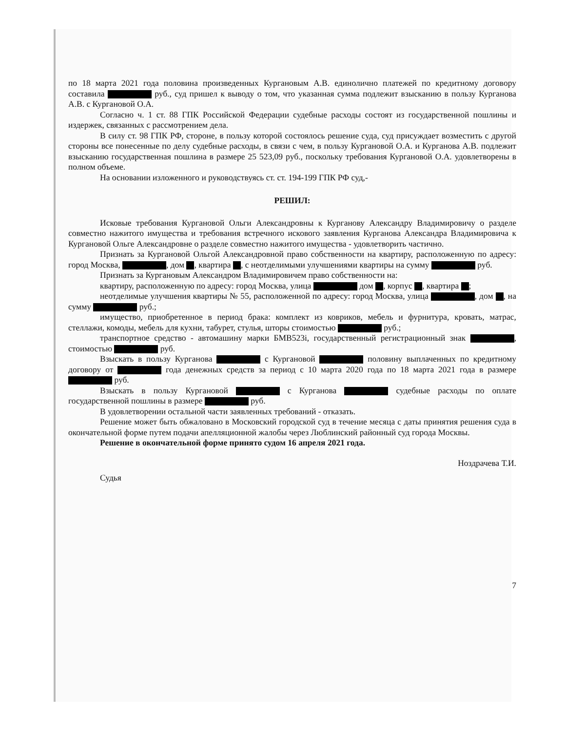по 18 марта 2021 года половина произведенных Кургановым А.В. единолично платежей по кредитному договору составила руб., суд пришел к выводу о том, что указанная сумма подлежит взысканию в пользу Курганова А.В. с Кургановой О.А.
Согласно ч. 1 ст. 88 ГПК Российской Федерации судебные расходы состоят из государственной пошлины и издержек, связанных с рассмотрением дела.
В силу ст. 98 ГПК РФ, стороне, в пользу которой состоялось решение суда, суд присуждает возместить с другой стороны все понесенные по делу судебные расходы, в связи с чем, в пользу Кургановой О.А. и Курганова А.В. подлежит взысканию государственная пошлина в размере 25 523,09 руб., поскольку требования Кургановой О.А. удовлетворены в полном объеме.
На основании изложенного и руководствуясь ст. ст. 194-199 ГПК РФ суд,-
РЕШИЛ:
Исковые требования Кургановой Ольги Александровны к Курганову Александру Владимировичу о разделе совместно нажитого имущества и требования встречного искового заявления Курганова Александра Владимировича к Кургановой Ольге Александровне о разделе совместно нажитого имущества - удовлетворить частично.
Признать за Кургановой Ольгой Александровной право собственности на квартиру, расположенную по адресу: город Москва, , дом , квартира , с неотделимыми улучшениями квартиры на сумму руб.
Признать за Кургановым Александром Владимировичем право собственности на:
квартиру, расположенную по адресу: город Москва, улица дом , корпус , квартира ;
неотделимые улучшения квартиры № 55, расположенной по адресу: город Москва, улица , дом , на сумму руб.;
имущество, приобретенное в период брака: комплект из ковриков, мебель и фурнитура, кровать, матрас, стеллажи, комоды, мебель для кухни, табурет, стулья, шторы стоимостью руб.;
транспортное средство - автомашину марки БМВ523i, государственный регистрационный знак , стоимостью руб.
Взыскать в пользу Курганова с Кургановой половину выплаченных по кредитному договору от года денежных средств за период с 10 марта 2020 года по 18 марта 2021 года в размере руб.
Взыскать в пользу Кургановой с Курганова судебные расходы по оплате государственной пошлины в размере руб.
В удовлетворении остальной части заявленных требований - отказать.
Решение может быть обжаловано в Московский городской суд в течение месяца с даты принятия решения суда в окончательной форме путем подачи апелляционной жалобы через Люблинский районный суд города Москвы.
Решение в окончательной форме принято судом 16 апреля 2021 года.
Судья Ноздрачева Т.И.
7